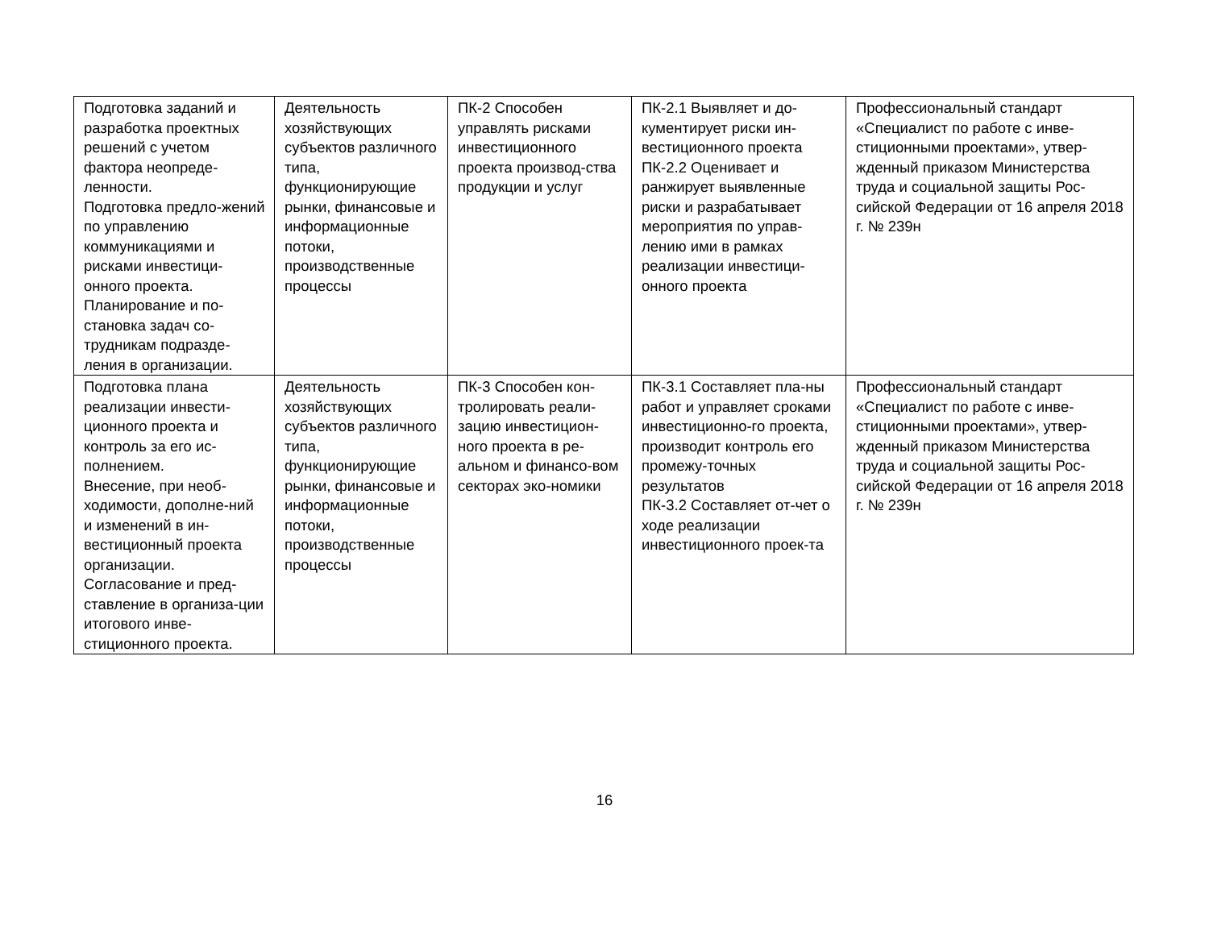| Подготовка заданий и разработка проектных решений с учетом фактора неопреде-ленности. Подготовка предло-жений по управлению коммуникациями и рисками инвестици-онного проекта. Планирование и по-становка задач со-трудникам подразде-ления в организации. | Деятельность хозяйствующих субъектов различного типа, функционирующие рынки, финансовые и информационные потоки, производственные процессы | ПК-2 Способен управлять рисками инвестиционного проекта производ-ства продукции и услуг | ПК-2.1 Выявляет и до-кументирует риски ин-вестиционного проекта ПК-2.2 Оценивает и ранжирует выявленные риски и разрабатывает мероприятия по управ-лению ими в рамках реализации инвестици-онного проекта | Профессиональный стандарт «Специалист по работе с инве-стиционными проектами», утвер-жденный приказом Министерства труда и социальной защиты Рос-сийской Федерации от 16 апреля 2018 г. № 239н |
| Подготовка плана реализации инвести-ционного проекта и контроль за его ис-полнением. Внесение, при необ-ходимости, дополне-ний и изменений в ин-вестиционный проекта организации. Согласование и пред-ставление в организа-ции итогового инве-стиционного проекта. | Деятельность хозяйствующих субъектов различного типа, функционирующие рынки, финансовые и информационные потоки, производственные процессы | ПК-3 Способен кон-тролировать реали-зацию инвестицион-ного проекта в ре-альном и финансо-вом секторах эко-номики | ПК-3.1 Составляет пла-ны работ и управляет сроками инвестиционно-го проекта, производит контроль его промежу-точных результатов ПК-3.2 Составляет от-чет о ходе реализации инвестиционного проек-та | Профессиональный стандарт «Специалист по работе с инве-стиционными проектами», утвер-жденный приказом Министерства труда и социальной защиты Рос-сийской Федерации от 16 апреля 2018 г. № 239н |
16